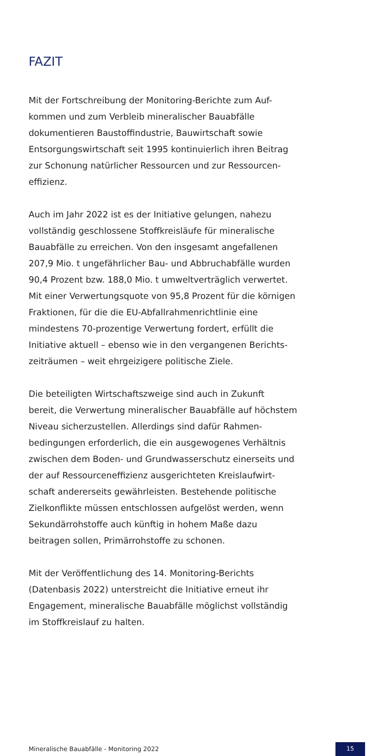FAZIT
Mit der Fortschreibung der Monitoring-Berichte zum Auf-
kommen und zum Verbleib mineralischer Bauabfälle
dokumentieren Baustoffindustrie, Bauwirtschaft sowie
Entsorgungswirtschaft seit 1995 kontinuierlich ihren Beitrag
zur Schonung natürlicher Ressourcen und zur Ressourcen-
effizienz.
Auch im Jahr 2022 ist es der Initiative gelungen, nahezu
vollständig geschlossene Stoffkreisläufe für mineralische
Bauabfälle zu erreichen. Von den insgesamt angefallenen
207,9 Mio. t ungefährlicher Bau- und Abbruchabfälle wurden
90,4 Prozent bzw. 188,0 Mio. t umweltverträglich verwertet.
Mit einer Verwertungsquote von 95,8 Prozent für die körnigen
Fraktionen, für die die EU-Abfallrahmenrichtlinie eine
mindestens 70-prozentige Verwertung fordert, erfüllt die
Initiative aktuell – ebenso wie in den vergangenen Berichts-
zeiträumen – weit ehrgeizigere politische Ziele.
Die beteiligten Wirtschaftszweige sind auch in Zukunft
bereit, die Verwertung mineralischer Bauabfälle auf höchstem
Niveau sicherzustellen. Allerdings sind dafür Rahmen-
bedingungen erforderlich, die ein ausgewogenes Verhältnis
zwischen dem Boden- und Grundwasserschutz einerseits und
der auf Ressourceneffizienz ausgerichteten Kreislaufwirt-
schaft andererseits gewährleisten. Bestehende politische
Zielkonflikte müssen entschlossen aufgelöst werden, wenn
Sekundärrohstoffe auch künftig in hohem Maße dazu
beitragen sollen, Primärrohstoffe zu schonen.
Mit der Veröffentlichung des 14. Monitoring-Berichts
(Datenbasis 2022) unterstreicht die Initiative erneut ihr
Engagement, mineralische Bauabfälle möglichst vollständig
im Stoffkreislauf zu halten.
Mineralische Bauabfälle - Monitoring 2022
15